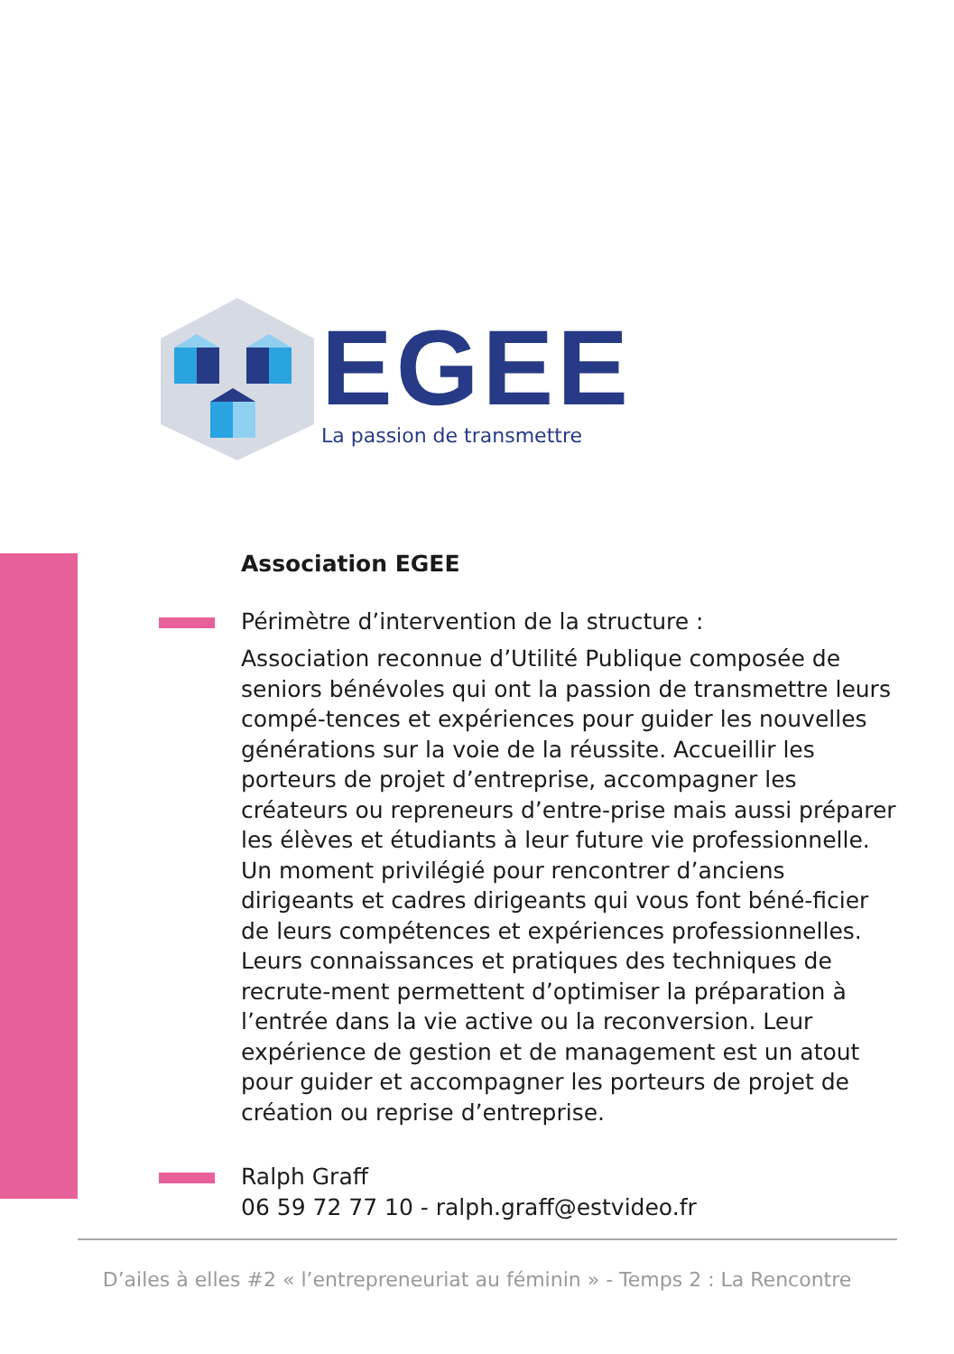EGEE
La passion de transmettre
Association EGEE
Périmètre d’intervention de la structure :
Association reconnue d’Utilité Publique composée de seniors bénévoles qui ont la passion de transmettre leurs compé-tences et expériences pour guider les nouvelles générations sur la voie de la réussite. Accueillir les porteurs de projet d’entreprise, accompagner les créateurs ou repreneurs d’entre-prise mais aussi préparer les élèves et étudiants à leur future vie professionnelle. Un moment privilégié pour rencontrer d’anciens dirigeants et cadres dirigeants qui vous font béné-ficier de leurs compétences et expériences professionnelles. Leurs connaissances et pratiques des techniques de recrute-ment permettent d’optimiser la préparation à l’entrée dans la vie active ou la reconversion. Leur expérience de gestion et de management est un atout pour guider et accompagner les porteurs de projet de création ou reprise d’entreprise.
Ralph Graff
06 59 72 77 10 - ralph.graff@estvideo.fr
D’ailes à elles #2 « l’entrepreneuriat au féminin » - Temps 2 : La Rencontre